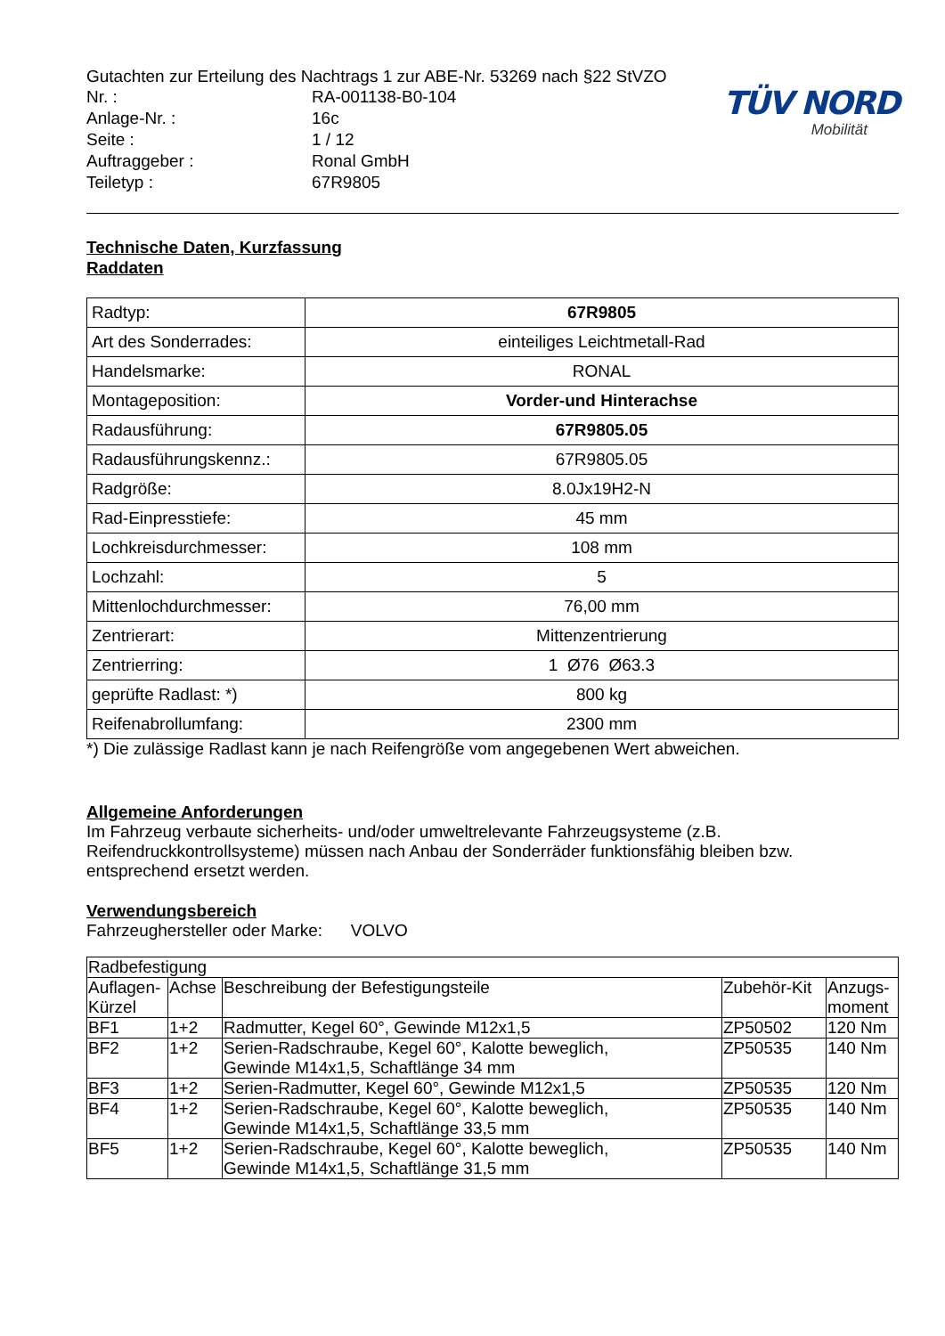Gutachten zur Erteilung des Nachtrags 1 zur ABE-Nr. 53269 nach §22 StVZO
| Nr. : | RA-001138-B0-104 |
| Anlage-Nr. : | 16c |
| Seite : | 1 / 12 |
| Auftraggeber : | Ronal GmbH |
| Teiletyp : | 67R9805 |
TÜV NORD
Mobilität
Technische Daten, Kurzfassung
Raddaten
| Radtyp: | 67R9805 |
| Art des Sonderrades: | einteiliges Leichtmetall-Rad |
| Handelsmarke: | RONAL |
| Montageposition: | Vorder-und Hinterachse |
| Radausführung: | 67R9805.05 |
| Radausführungskennz.: | 67R9805.05 |
| Radgröße: | 8.0Jx19H2-N |
| Rad-Einpresstiefe: | 45 mm |
| Lochkreisdurchmesser: | 108 mm |
| Lochzahl: | 5 |
| Mittenlochdurchmesser: | 76,00 mm |
| Zentrierart: | Mittenzentrierung |
| Zentrierring: | 1 Ø76 Ø63.3 |
| geprüfte Radlast: *) | 800 kg |
| Reifenabrollumfang: | 2300 mm |
*) Die zulässige Radlast kann je nach Reifengröße vom angegebenen Wert abweichen.
Allgemeine Anforderungen
Im Fahrzeug verbaute sicherheits- und/oder umweltrelevante Fahrzeugsysteme (z.B. Reifendruckkontrollsysteme) müssen nach Anbau der Sonderräder funktionsfähig bleiben bzw. entsprechend ersetzt werden.
Verwendungsbereich
Fahrzeughersteller oder Marke: VOLVO
| Radbefestigung | | | | |
| --- | --- | --- | --- | --- |
| Auflagen- Kürzel | Achse | Beschreibung der Befestigungsteile | Zubehör-Kit | Anzugs- moment |
| BF1 | 1+2 | Radmutter, Kegel 60°, Gewinde M12x1,5 | ZP50502 | 120 Nm |
| BF2 | 1+2 | Serien-Radschraube, Kegel 60°, Kalotte beweglich, Gewinde M14x1,5, Schaftlänge 34 mm | ZP50535 | 140 Nm |
| BF3 | 1+2 | Serien-Radmutter, Kegel 60°, Gewinde M12x1,5 | ZP50535 | 120 Nm |
| BF4 | 1+2 | Serien-Radschraube, Kegel 60°, Kalotte beweglich, Gewinde M14x1,5, Schaftlänge 33,5 mm | ZP50535 | 140 Nm |
| BF5 | 1+2 | Serien-Radschraube, Kegel 60°, Kalotte beweglich, Gewinde M14x1,5, Schaftlänge 31,5 mm | ZP50535 | 140 Nm |